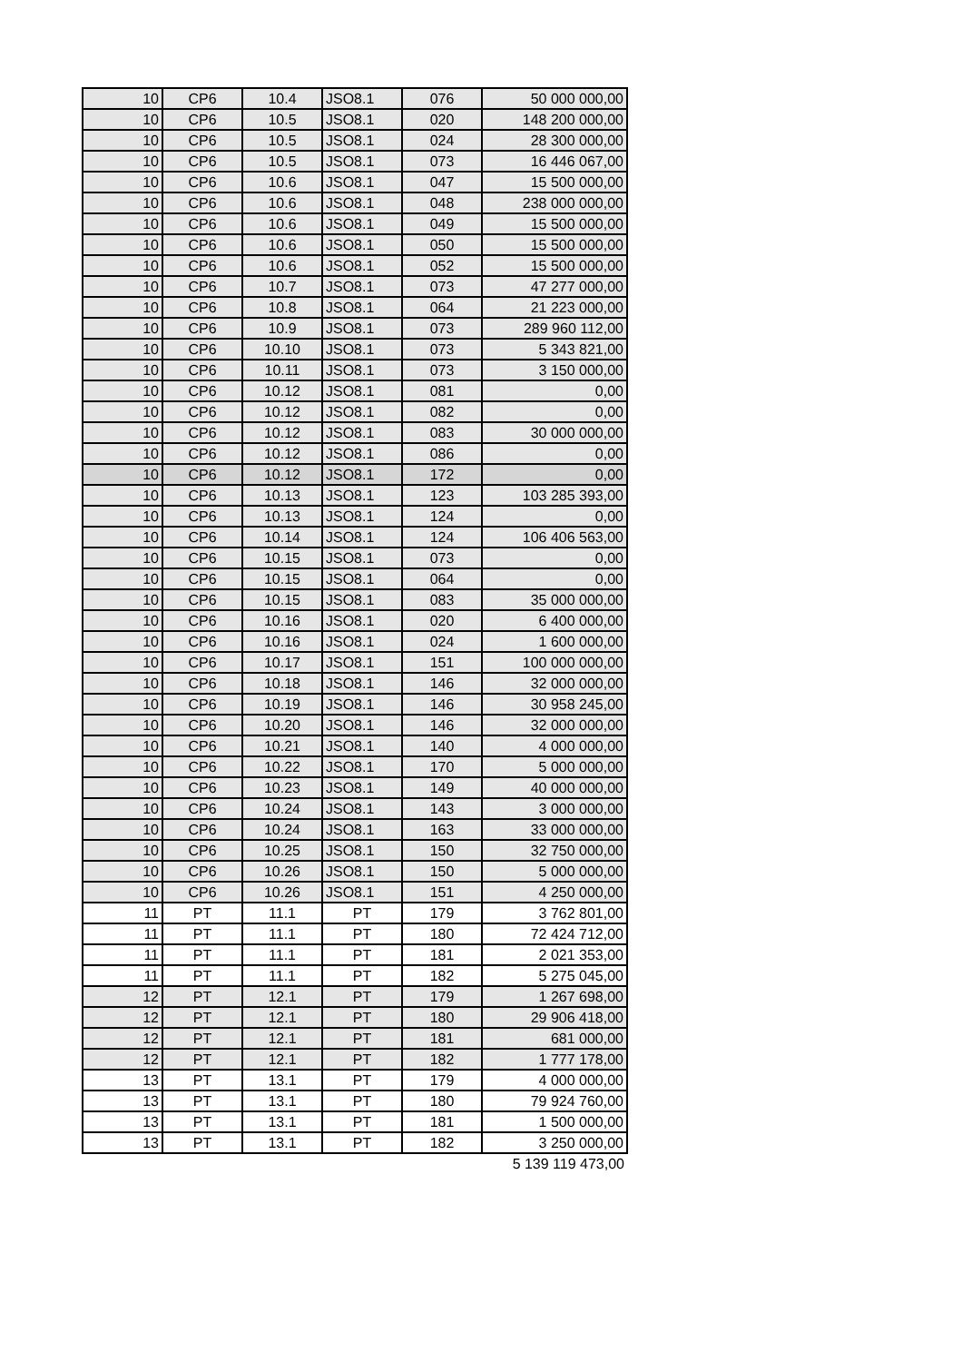| 10 | CP6 | 10.4 | JSO8.1 | 076 | 50 000 000,00 |
| 10 | CP6 | 10.5 | JSO8.1 | 020 | 148 200 000,00 |
| 10 | CP6 | 10.5 | JSO8.1 | 024 | 28 300 000,00 |
| 10 | CP6 | 10.5 | JSO8.1 | 073 | 16 446 067,00 |
| 10 | CP6 | 10.6 | JSO8.1 | 047 | 15 500 000,00 |
| 10 | CP6 | 10.6 | JSO8.1 | 048 | 238 000 000,00 |
| 10 | CP6 | 10.6 | JSO8.1 | 049 | 15 500 000,00 |
| 10 | CP6 | 10.6 | JSO8.1 | 050 | 15 500 000,00 |
| 10 | CP6 | 10.6 | JSO8.1 | 052 | 15 500 000,00 |
| 10 | CP6 | 10.7 | JSO8.1 | 073 | 47 277 000,00 |
| 10 | CP6 | 10.8 | JSO8.1 | 064 | 21 223 000,00 |
| 10 | CP6 | 10.9 | JSO8.1 | 073 | 289 960 112,00 |
| 10 | CP6 | 10.10 | JSO8.1 | 073 | 5 343 821,00 |
| 10 | CP6 | 10.11 | JSO8.1 | 073 | 3 150 000,00 |
| 10 | CP6 | 10.12 | JSO8.1 | 081 | 0,00 |
| 10 | CP6 | 10.12 | JSO8.1 | 082 | 0,00 |
| 10 | CP6 | 10.12 | JSO8.1 | 083 | 30 000 000,00 |
| 10 | CP6 | 10.12 | JSO8.1 | 086 | 0,00 |
| 10 | CP6 | 10.12 | JSO8.1 | 172 | 0,00 |
| 10 | CP6 | 10.13 | JSO8.1 | 123 | 103 285 393,00 |
| 10 | CP6 | 10.13 | JSO8.1 | 124 | 0,00 |
| 10 | CP6 | 10.14 | JSO8.1 | 124 | 106 406 563,00 |
| 10 | CP6 | 10.15 | JSO8.1 | 073 | 0,00 |
| 10 | CP6 | 10.15 | JSO8.1 | 064 | 0,00 |
| 10 | CP6 | 10.15 | JSO8.1 | 083 | 35 000 000,00 |
| 10 | CP6 | 10.16 | JSO8.1 | 020 | 6 400 000,00 |
| 10 | CP6 | 10.16 | JSO8.1 | 024 | 1 600 000,00 |
| 10 | CP6 | 10.17 | JSO8.1 | 151 | 100 000 000,00 |
| 10 | CP6 | 10.18 | JSO8.1 | 146 | 32 000 000,00 |
| 10 | CP6 | 10.19 | JSO8.1 | 146 | 30 958 245,00 |
| 10 | CP6 | 10.20 | JSO8.1 | 146 | 32 000 000,00 |
| 10 | CP6 | 10.21 | JSO8.1 | 140 | 4 000 000,00 |
| 10 | CP6 | 10.22 | JSO8.1 | 170 | 5 000 000,00 |
| 10 | CP6 | 10.23 | JSO8.1 | 149 | 40 000 000,00 |
| 10 | CP6 | 10.24 | JSO8.1 | 143 | 3 000 000,00 |
| 10 | CP6 | 10.24 | JSO8.1 | 163 | 33 000 000,00 |
| 10 | CP6 | 10.25 | JSO8.1 | 150 | 32 750 000,00 |
| 10 | CP6 | 10.26 | JSO8.1 | 150 | 5 000 000,00 |
| 10 | CP6 | 10.26 | JSO8.1 | 151 | 4 250 000,00 |
| 11 | PT | 11.1 | PT | 179 | 3 762 801,00 |
| 11 | PT | 11.1 | PT | 180 | 72 424 712,00 |
| 11 | PT | 11.1 | PT | 181 | 2 021 353,00 |
| 11 | PT | 11.1 | PT | 182 | 5 275 045,00 |
| 12 | PT | 12.1 | PT | 179 | 1 267 698,00 |
| 12 | PT | 12.1 | PT | 180 | 29 906 418,00 |
| 12 | PT | 12.1 | PT | 181 | 681 000,00 |
| 12 | PT | 12.1 | PT | 182 | 1 777 178,00 |
| 13 | PT | 13.1 | PT | 179 | 4 000 000,00 |
| 13 | PT | 13.1 | PT | 180 | 79 924 760,00 |
| 13 | PT | 13.1 | PT | 181 | 1 500 000,00 |
| 13 | PT | 13.1 | PT | 182 | 3 250 000,00 |
| | | | | | 5 139 119 473,00 |